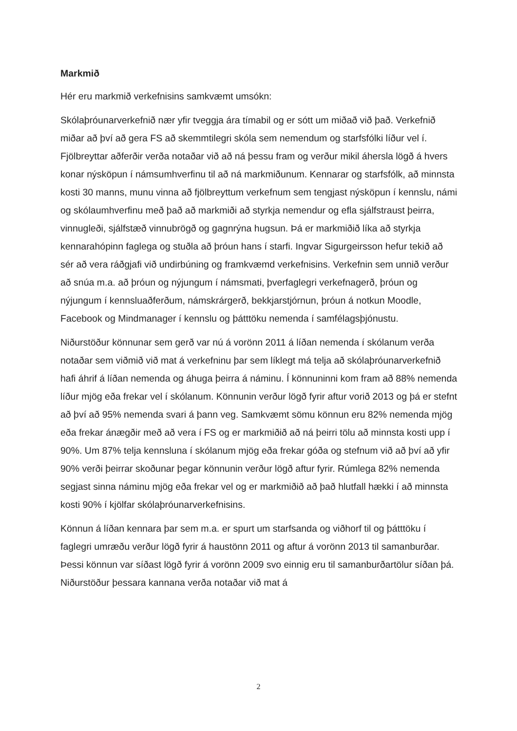Markmið
Hér eru markmið verkefnisins samkvæmt umsókn:
Skólaþróunarverkefnið nær yfir tveggja ára tímabil og er sótt um miðað við það. Verkefnið miðar að því að gera FS að skemmtilegri skóla sem nemendum og starfsfólki líður vel í. Fjölbreyttar aðferðir verða notaðar við að ná þessu fram og verður mikil áhersla lögð á hvers konar nýsköpun í námsumhverfinu til að ná markmiðunum. Kennarar og starfsfólk, að minnsta kosti 30 manns, munu vinna að fjölbreyttum verkefnum sem tengjast nýsköpun í kennslu, námi og skólaumhverfinu með það að markmiði að styrkja nemendur og efla sjálfstraust þeirra, vinnugleði, sjálfstæð vinnubrögð og gagnrýna hugsun. Þá er markmiðið líka að styrkja kennarahópinn faglega og stuðla að þróun hans í starfi. Ingvar Sigurgeirsson hefur tekið að sér að vera ráðgjafi við undirbúning og framkvæmd verkefnisins. Verkefnin sem unnið verður að snúa m.a. að þróun og nýjungum í námsmati, þverfaglegri verkefnagerð, þróun og nýjungum í kennsluaðferðum, námskrárgerð, bekkjarstjórnun, þróun á notkun Moodle, Facebook og Mindmanager í kennslu og þátttöku nemenda í samfélagsþjónustu.
Niðurstöður könnunar sem gerð var nú á vorönn 2011 á líðan nemenda í skólanum verða notaðar sem viðmið við mat á verkefninu þar sem líklegt má telja að skólaþróunarverkefnið hafi áhrif á líðan nemenda og áhuga þeirra á náminu. Í könnuninni kom fram að 88% nemenda líður mjög eða frekar vel í skólanum. Könnunin verður lögð fyrir aftur vorið 2013 og þá er stefnt að því að 95% nemenda svari á þann veg. Samkvæmt sömu könnun eru 82% nemenda mjög eða frekar ánægðir með að vera í FS og er markmiðið að ná þeirri tölu að minnsta kosti upp í 90%. Um 87% telja kennsluna í skólanum mjög eða frekar góða og stefnum við að því að yfir 90% verði þeirrar skoðunar þegar könnunin verður lögð aftur fyrir. Rúmlega 82% nemenda segjast sinna náminu mjög eða frekar vel og er markmiðið að það hlutfall hækki í að minnsta kosti 90% í kjölfar skólaþróunarverkefnisins.
Könnun á líðan kennara þar sem m.a. er spurt um starfsanda og viðhorf til og þátttöku í faglegri umræðu verður lögð fyrir á haustönn 2011 og aftur á vorönn 2013 til samanburðar. Þessi könnun var síðast lögð fyrir á vorönn 2009 svo einnig eru til samanburðartölur síðan þá. Niðurstöður þessara kannana verða notaðar við mat á
2